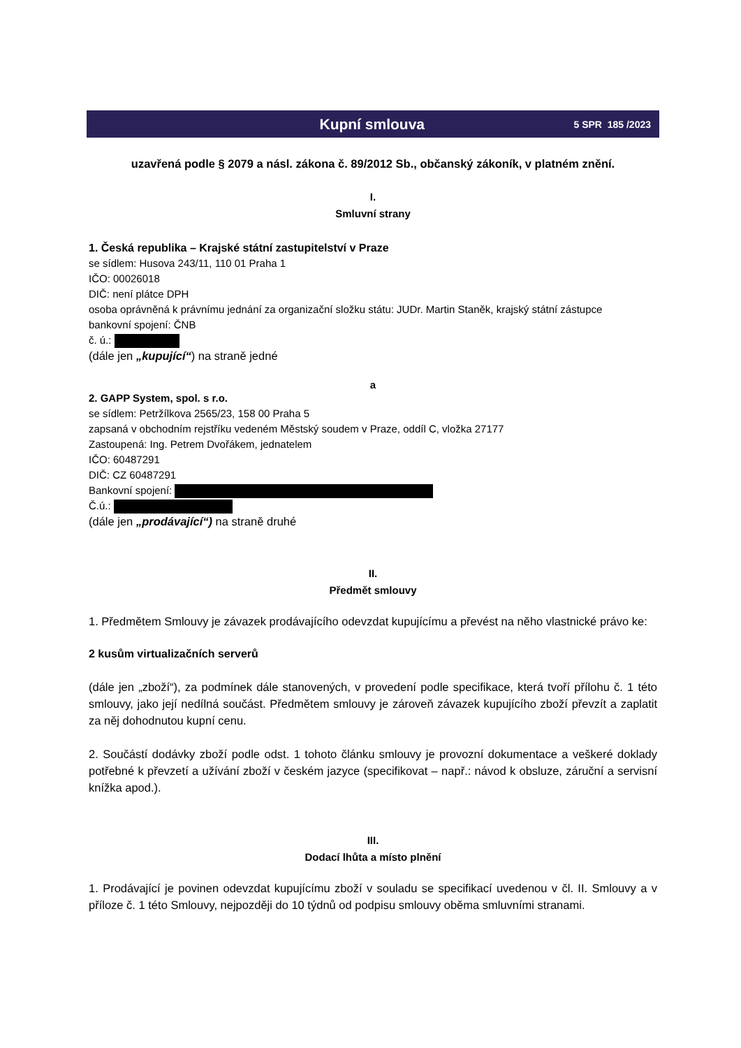Kupní smlouva
5 SPR 185 /2023
uzavřená podle § 2079 a násl. zákona č. 89/2012 Sb., občanský zákoník, v platném znění.
I.
Smluvní strany
1. Česká republika – Krajské státní zastupitelství v Praze
se sídlem: Husova 243/11, 110 01 Praha 1
IČO: 00026018
DIČ: není plátce DPH
osoba oprávněná k právnímu jednání za organizační složku státu: JUDr. Martin Staněk, krajský státní zástupce
bankovní spojení: ČNB
č. ú.:
(dále jen „kupující“) na straně jedné
a
2. GAPP System, spol. s r.o.
se sídlem: Petržílkova 2565/23, 158 00 Praha 5
zapsaná v obchodním rejstříku vedeném Městský soudem v Praze, oddíl C, vložka 27177
Zastoupená: Ing. Petrem Dvořákem, jednatelem
IČO: 60487291
DIČ: CZ 60487291
Bankovní spojení:
Č.ú.:
(dále jen „prodávající“) na straně druhé
II.
Předmět smlouvy
1. Předmětem Smlouvy je závazek prodávajícího odevzdat kupujícímu a převést na něho vlastnické právo ke:
2 kusům virtualizačních serverů
(dále jen „zboží“), za podmínek dále stanovených, v provedení podle specifikace, která tvoří přílohu č. 1 této smlouvy, jako její nedílná součást. Předmětem smlouvy je zároveň závazek kupujícího zboží převzít a zaplatit za něj dohodnutou kupní cenu.
2. Součástí dodávky zboží podle odst. 1 tohoto článku smlouvy je provozní dokumentace a veškeré doklady potřebné k převzetí a užívání zboží v českém jazyce (specifikovat – např.: návod k obsluze, záruční a servisní knížka apod.).
III.
Dodací lhůta a místo plnění
1. Prodávající je povinen odevzdat kupujícímu zboží v souladu se specifikací uvedenou v čl. II. Smlouvy a v příloze č. 1 této Smlouvy, nejpozději do 10 týdnů od podpisu smlouvy oběma smluvními stranami.